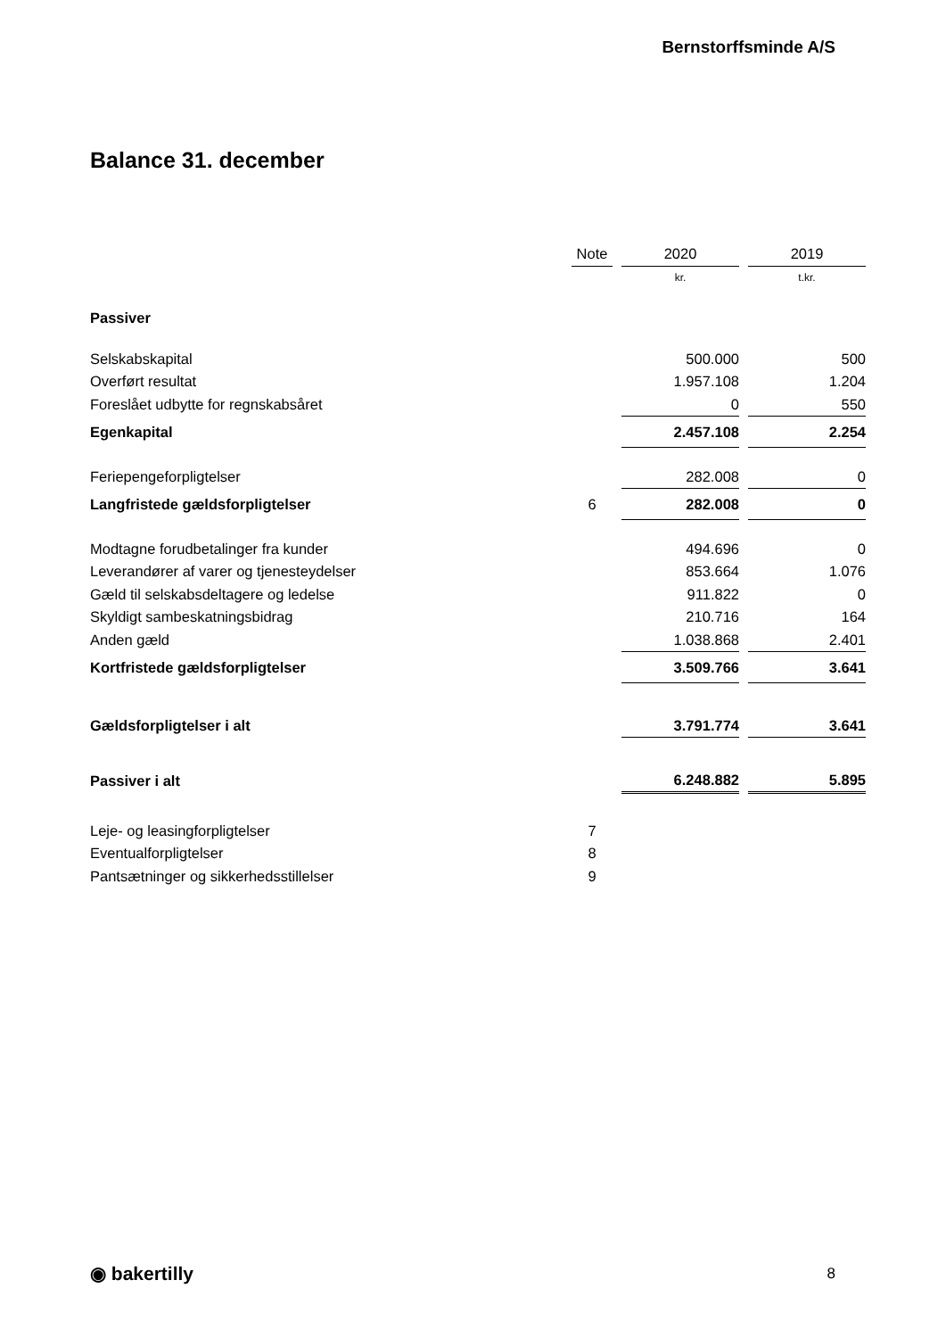Bernstorffsminde A/S
Balance 31. december
| | Note | | 2020 | | 2019 |
| --- | --- | --- | --- | --- | --- |
| | | | kr. | | t.kr. |
| Passiver | | | | | |
| Selskabskapital | | | 500.000 | | 500 |
| Overført resultat | | | 1.957.108 | | 1.204 |
| Foreslået udbytte for regnskabsåret | | | 0 | | 550 |
| Egenkapital | | | 2.457.108 | | 2.254 |
| Feriepengeforpligtelser | | | 282.008 | | 0 |
| Langfristede gældsforpligtelser | 6 | | 282.008 | | 0 |
| Modtagne forudbetalinger fra kunder | | | 494.696 | | 0 |
| Leverandører af varer og tjenesteydelser | | | 853.664 | | 1.076 |
| Gæld til selskabsdeltagere og ledelse | | | 911.822 | | 0 |
| Skyldigt sambeskatningsbidrag | | | 210.716 | | 164 |
| Anden gæld | | | 1.038.868 | | 2.401 |
| Kortfristede gældsforpligtelser | | | 3.509.766 | | 3.641 |
| Gældsforpligtelser i alt | | | 3.791.774 | | 3.641 |
| Passiver i alt | | | 6.248.882 | | 5.895 |
| Leje- og leasingforpligtelser | 7 | | | | |
| Eventualforpligtelser | 8 | | | | |
| Pantsætninger og sikkerhedsstillelser | 9 | | | | |
◉ bakertilly 8